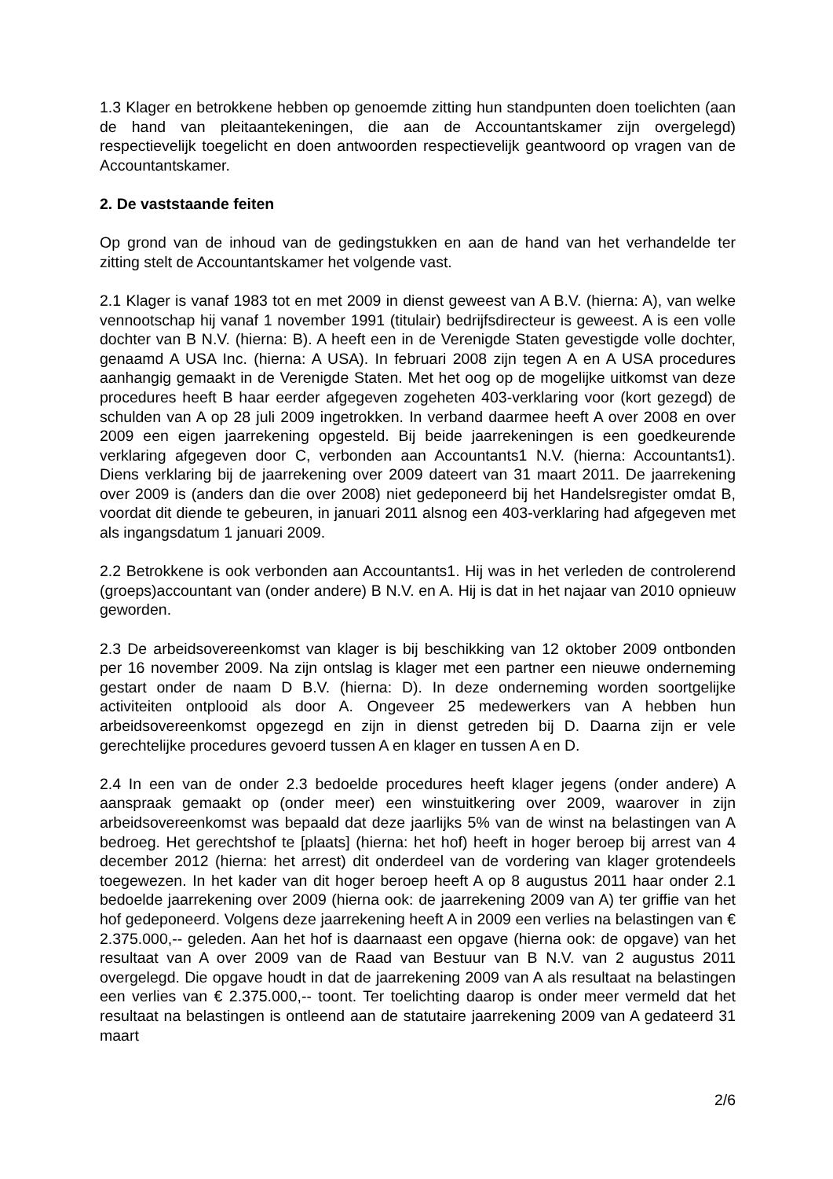1.3 Klager en betrokkene hebben op genoemde zitting hun standpunten doen toelichten (aan de hand van pleitaantekeningen, die aan de Accountantskamer zijn overgelegd) respectievelijk toegelicht en doen antwoorden respectievelijk geantwoord op vragen van de Accountantskamer.
2. De vaststaande feiten
Op grond van de inhoud van de gedingstukken en aan de hand van het verhandelde ter zitting stelt de Accountantskamer het volgende vast.
2.1 Klager is vanaf 1983 tot en met 2009 in dienst geweest van A B.V. (hierna: A), van welke vennootschap hij vanaf 1 november 1991 (titulair) bedrijfsdirecteur is geweest. A is een volle dochter van B N.V. (hierna: B). A heeft een in de Verenigde Staten gevestigde volle dochter, genaamd A USA Inc. (hierna: A USA). In februari 2008 zijn tegen A en A USA procedures aanhangig gemaakt in de Verenigde Staten. Met het oog op de mogelijke uitkomst van deze procedures heeft B haar eerder afgegeven zogeheten 403-verklaring voor (kort gezegd) de schulden van A op 28 juli 2009 ingetrokken. In verband daarmee heeft A over 2008 en over 2009 een eigen jaarrekening opgesteld. Bij beide jaarrekeningen is een goedkeurende verklaring afgegeven door C, verbonden aan Accountants1 N.V. (hierna: Accountants1). Diens verklaring bij de jaarrekening over 2009 dateert van 31 maart 2011. De jaarrekening over 2009 is (anders dan die over 2008) niet gedeponeerd bij het Handelsregister omdat B, voordat dit diende te gebeuren, in januari 2011 alsnog een 403-verklaring had afgegeven met als ingangsdatum 1 januari 2009.
2.2 Betrokkene is ook verbonden aan Accountants1. Hij was in het verleden de controlerend (groeps)accountant van (onder andere) B N.V. en A. Hij is dat in het najaar van 2010 opnieuw geworden.
2.3 De arbeidsovereenkomst van klager is bij beschikking van 12 oktober 2009 ontbonden per 16 november 2009. Na zijn ontslag is klager met een partner een nieuwe onderneming gestart onder de naam D B.V. (hierna: D). In deze onderneming worden soortgelijke activiteiten ontplooid als door A. Ongeveer 25 medewerkers van A hebben hun arbeidsovereenkomst opgezegd en zijn in dienst getreden bij D. Daarna zijn er vele gerechtelijke procedures gevoerd tussen A en klager en tussen A en D.
2.4 In een van de onder 2.3 bedoelde procedures heeft klager jegens (onder andere) A aanspraak gemaakt op (onder meer) een winstuitkering over 2009, waarover in zijn arbeidsovereenkomst was bepaald dat deze jaarlijks 5% van de winst na belastingen van A bedroeg. Het gerechtshof te [plaats] (hierna: het hof) heeft in hoger beroep bij arrest van 4 december 2012 (hierna: het arrest) dit onderdeel van de vordering van klager grotendeels toegewezen. In het kader van dit hoger beroep heeft A op 8 augustus 2011 haar onder 2.1 bedoelde jaarrekening over 2009 (hierna ook: de jaarrekening 2009 van A) ter griffie van het hof gedeponeerd. Volgens deze jaarrekening heeft A in 2009 een verlies na belastingen van € 2.375.000,-- geleden. Aan het hof is daarnaast een opgave (hierna ook: de opgave) van het resultaat van A over 2009 van de Raad van Bestuur van B N.V. van 2 augustus 2011 overgelegd. Die opgave houdt in dat de jaarrekening 2009 van A als resultaat na belastingen een verlies van € 2.375.000,-- toont. Ter toelichting daarop is onder meer vermeld dat het resultaat na belastingen is ontleend aan de statutaire jaarrekening 2009 van A gedateerd 31 maart
2/6